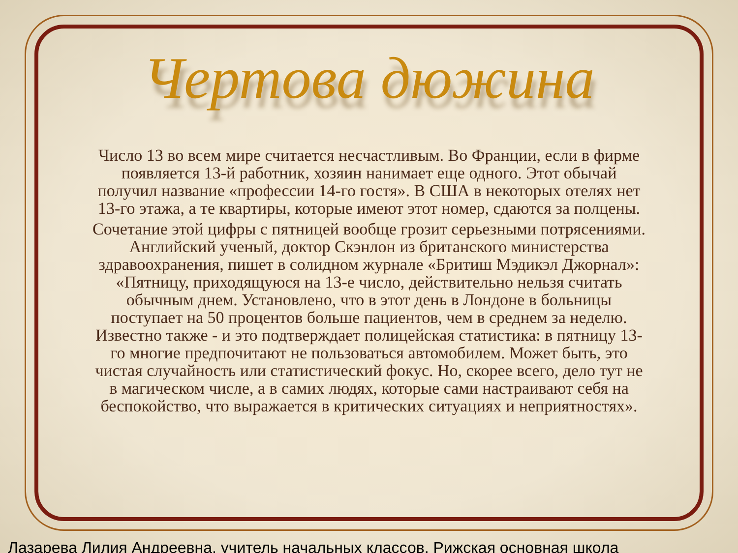Чертова дюжина
Число 13 во всем мире считается несчастливым. Во Франции, если в фирме появляется 13-й работник, хозяин нанимает еще одного. Этот обычай получил название «профессии 14-го гостя». В США в некоторых отелях нет 13-го этажа, а те квартиры, которые имеют этот номер, сдаются за полцены.
Сочетание этой цифры с пятницей вообще грозит серьезными потрясениями. Английский ученый, доктор Скэнлон из британского министерства здравоохранения, пишет в солидном журнале «Бритиш Мэдикэл Джорнал»: «Пятницу, приходящуюся на 13-е число, действительно нельзя считать обычным днем. Установлено, что в этот день в Лондоне в больницы поступает на 50 процентов больше пациентов, чем в среднем за неделю. Известно также - и это подтверждает полицейская статистика: в пятницу 13-го многие предпочитают не пользоваться автомобилем. Может быть, это чистая случайность или статистический фокус. Но, скорее всего, дело тут не в магическом числе, а в самих людях, которые сами настраивают себя на беспокойство, что выражается в критических ситуациях и неприятностях».
Лазарева Лилия Андреевна, учитель начальных классов, Рижская основная школа